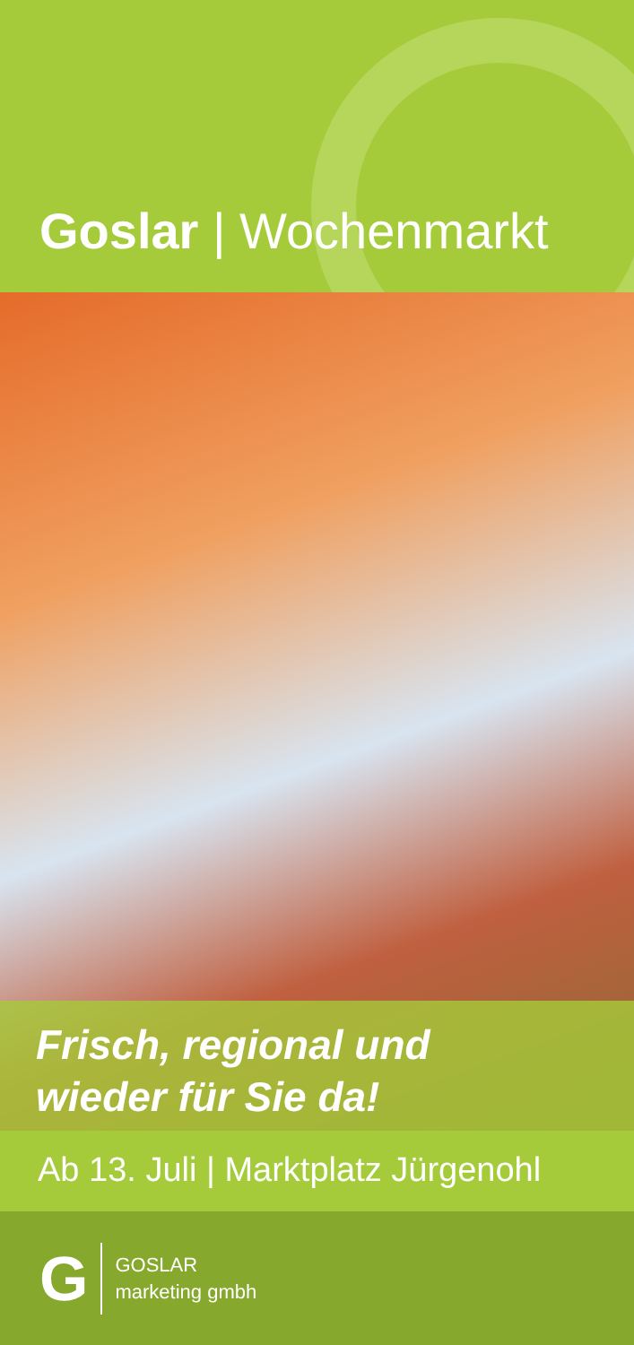Goslar | Wochenmarkt
Frisch, regional und
wieder für Sie da!
Ab 13. Juli | Marktplatz Jürgenohl
G
GOSLAR
marketing gmbh